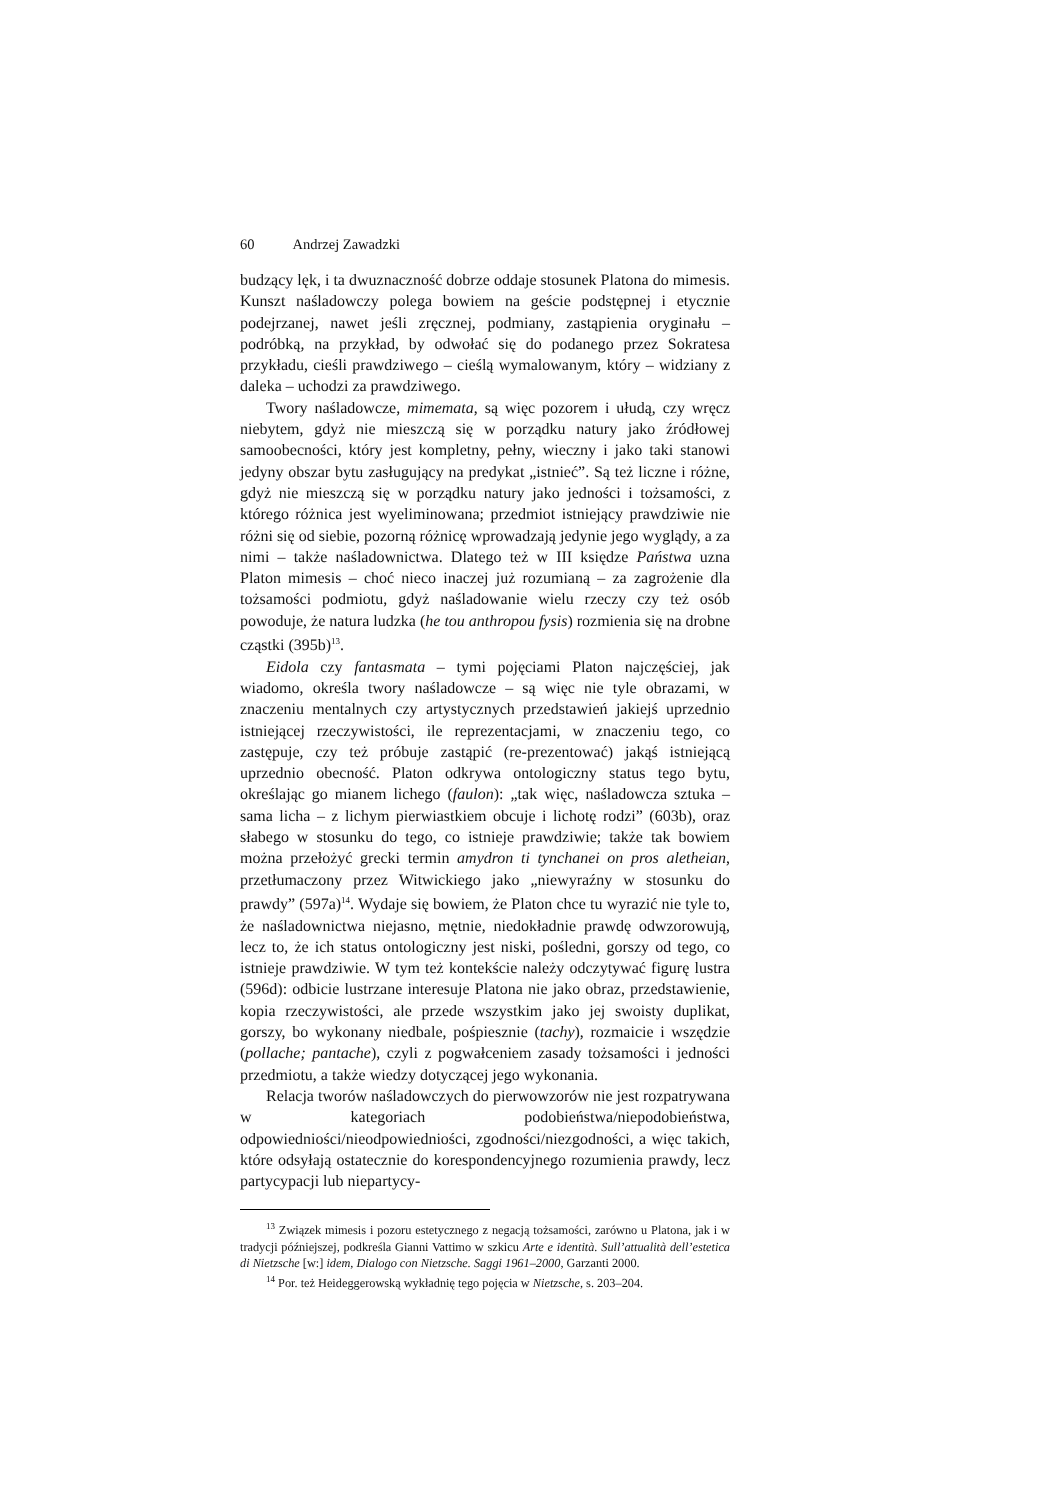60 Andrzej Zawadzki
budzący lęk, i ta dwuznaczność dobrze oddaje stosunek Platona do mimesis. Kunszt naśladowczy polega bowiem na geście podstępnej i etycznie podejrzanej, nawet jeśli zręcznej, podmiany, zastąpienia oryginału – podróbką, na przykład, by odwołać się do podanego przez Sokratesa przykładu, cieśli prawdziwego – cieślą wymalowanym, który – widziany z daleka – uchodzi za prawdziwego.
Twory naśladowcze, mimemata, są więc pozorem i ułudą, czy wręcz niebytem, gdyż nie mieszczą się w porządku natury jako źródłowej samoobecności, który jest kompletny, pełny, wieczny i jako taki stanowi jedyny obszar bytu zasługujący na predykat „istnieć”. Są też liczne i różne, gdyż nie mieszczą się w porządku natury jako jedności i tożsamości, z którego różnica jest wyeliminowana; przedmiot istniejący prawdziwie nie różni się od siebie, pozorną różnicę wprowadzają jedynie jego wyglądy, a za nimi – także naśladownictwa. Dlatego też w III księdze Państwa uzna Platon mimesis – choć nieco inaczej już rozumianą – za zagrożenie dla tożsamości podmiotu, gdyż naśladowanie wielu rzeczy czy też osób powoduje, że natura ludzka (he tou anthropou fysis) rozmienia się na drobne cząstki (395b)<sup>13</sup>.
Eidola czy fantasmata – tymi pojęciami Platon najczęściej, jak wiadomo, określa twory naśladowcze – są więc nie tyle obrazami, w znaczeniu mentalnych czy artystycznych przedstawień jakiejś uprzednio istniejącej rzeczywistości, ile reprezentacjami, w znaczeniu tego, co zastępuje, czy też próbuje zastąpić (re-prezentować) jakąś istniejącą uprzednio obecność. Platon odkrywa ontologiczny status tego bytu, określając go mianem lichego (faulon): „tak więc, naśladowcza sztuka – sama licha – z lichym pierwiastkiem obcuje i lichotę rodzi” (603b), oraz słabego w stosunku do tego, co istnieje prawdziwie; także tak bowiem można przełożyć grecki termin amydron ti tynchanei on pros aletheian, przetłumaczony przez Witwickiego jako „niewyraźny w stosunku do prawdy” (597a)<sup>14</sup>. Wydaje się bowiem, że Platon chce tu wyrazić nie tyle to, że naśladownictwa niejasno, mętnie, niedokładnie prawdę odwzorowują, lecz to, że ich status ontologiczny jest niski, pośledni, gorszy od tego, co istnieje prawdziwie. W tym też kontekście należy odczytywać figurę lustra (596d): odbicie lustrzane interesuje Platona nie jako obraz, przedstawienie, kopia rzeczywistości, ale przede wszystkim jako jej swoisty duplikat, gorszy, bo wykonany niedbale, pośpiesznie (tachy), rozmaicie i wszędzie (pollache; pantache), czyli z pogwałceniem zasady tożsamości i jedności przedmiotu, a także wiedzy dotyczącej jego wykonania.
Relacja tworów naśladowczych do pierwowzorów nie jest rozpatrywana w kategoriach podobieństwa/niepodobieństwa, odpowiedniości/nieodpowiedniości, zgodności/niezgodności, a więc takich, które odsyłają ostatecznie do korespondencyjnego rozumienia prawdy, lecz partycypacji lub niepartycy-
<sup>13</sup> Związek mimesis i pozoru estetycznego z negacją tożsamości, zarówno u Platona, jak i w tradycji późniejszej, podkreśla Gianni Vattimo w szkicu Arte e identità. Sull’attualità dell’estetica di Nietzsche [w:] idem, Dialogo con Nietzsche. Saggi 1961–2000, Garzanti 2000.
<sup>14</sup> Por. też Heideggerowską wykładnię tego pojęcia w Nietzsche, s. 203–204.